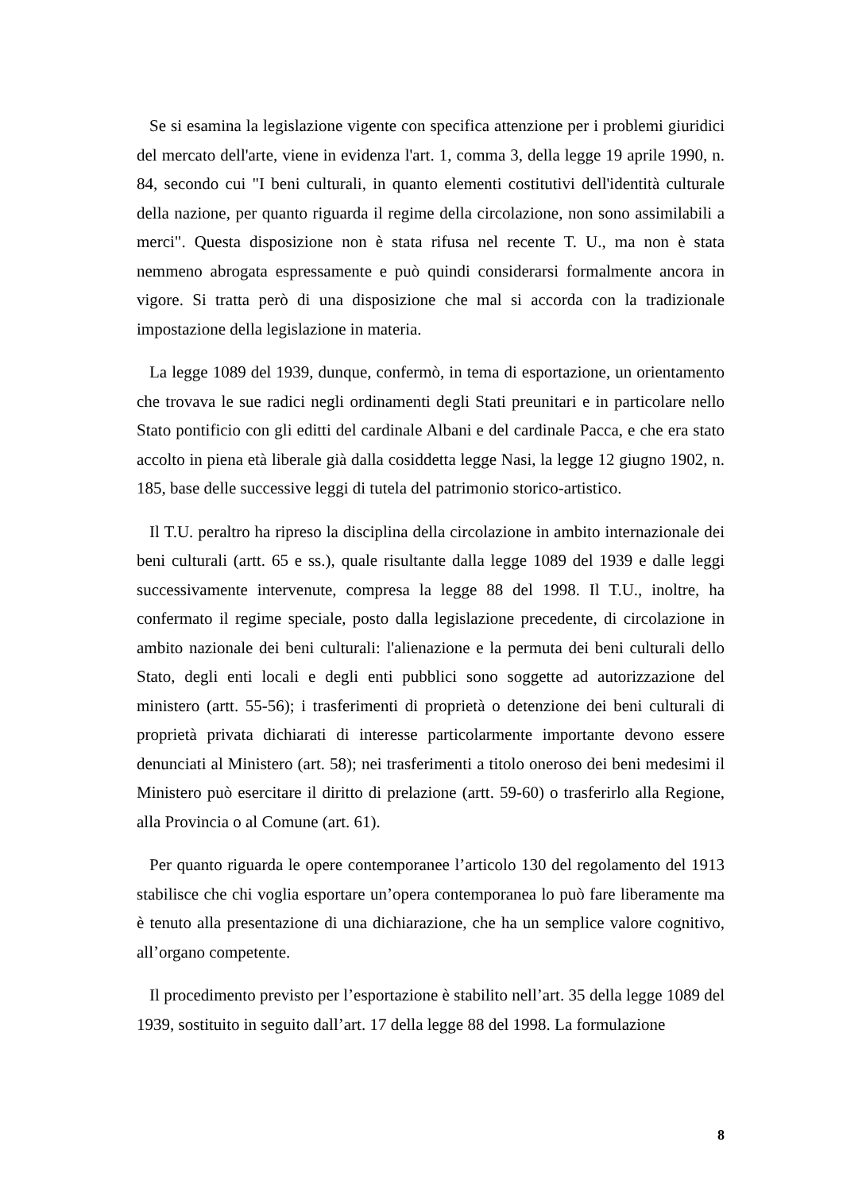Se si esamina la legislazione vigente con specifica attenzione per i problemi giuridici del mercato dell'arte, viene in evidenza l'art. 1, comma 3, della legge 19 aprile 1990, n. 84, secondo cui "I beni culturali, in quanto elementi costitutivi dell'identità culturale della nazione, per quanto riguarda il regime della circolazione, non sono assimilabili a merci". Questa disposizione non è stata rifusa nel recente T. U., ma non è stata nemmeno abrogata espressamente e può quindi considerarsi formalmente ancora in vigore. Si tratta però di una disposizione che mal si accorda con la tradizionale impostazione della legislazione in materia.
La legge 1089 del 1939, dunque, confermò, in tema di esportazione, un orientamento che trovava le sue radici negli ordinamenti degli Stati preunitari e in particolare nello Stato pontificio con gli editti del cardinale Albani e del cardinale Pacca, e che era stato accolto in piena età liberale già dalla cosiddetta legge Nasi, la legge 12 giugno 1902, n. 185, base delle successive leggi di tutela del patrimonio storico-artistico.
Il T.U. peraltro ha ripreso la disciplina della circolazione in ambito internazionale dei beni culturali (artt. 65 e ss.), quale risultante dalla legge 1089 del 1939 e dalle leggi successivamente intervenute, compresa la legge 88 del 1998. Il T.U., inoltre, ha confermato il regime speciale, posto dalla legislazione precedente, di circolazione in ambito nazionale dei beni culturali: l'alienazione e la permuta dei beni culturali dello Stato, degli enti locali e degli enti pubblici sono soggette ad autorizzazione del ministero (artt. 55-56); i trasferimenti di proprietà o detenzione dei beni culturali di proprietà privata dichiarati di interesse particolarmente importante devono essere denunciati al Ministero (art. 58); nei trasferimenti a titolo oneroso dei beni medesimi il Ministero può esercitare il diritto di prelazione (artt. 59-60) o trasferirlo alla Regione, alla Provincia o al Comune (art. 61).
Per quanto riguarda le opere contemporanee l’articolo 130 del regolamento del 1913 stabilisce che chi voglia esportare un’opera contemporanea lo può fare liberamente ma è tenuto alla presentazione di una dichiarazione, che ha un semplice valore cognitivo, all’organo competente.
Il procedimento previsto per l’esportazione è stabilito nell’art. 35 della legge 1089 del 1939, sostituito in seguito dall’art. 17 della legge 88 del 1998. La formulazione
8